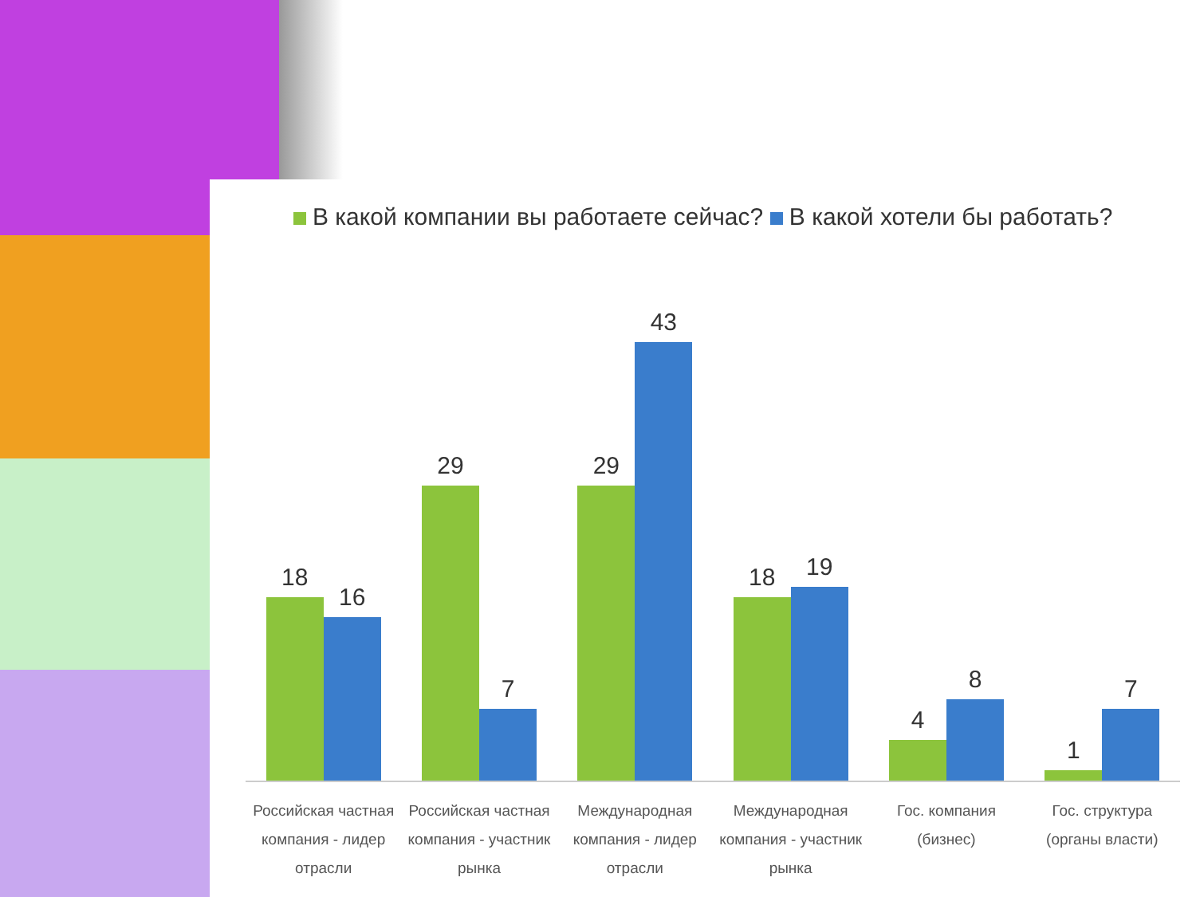В какой компании вы работаете сейчас? В какой хотели бы работать?
18
16
29
7
29
43
18
19
4
8
1
7
Российская частная компания - лидер отрасли
Российская частная компания - участник рынка
Международная компания - лидер отрасли
Международная компания - участник рынка
Гос. компания (бизнес) Гос. структура (органы власти)